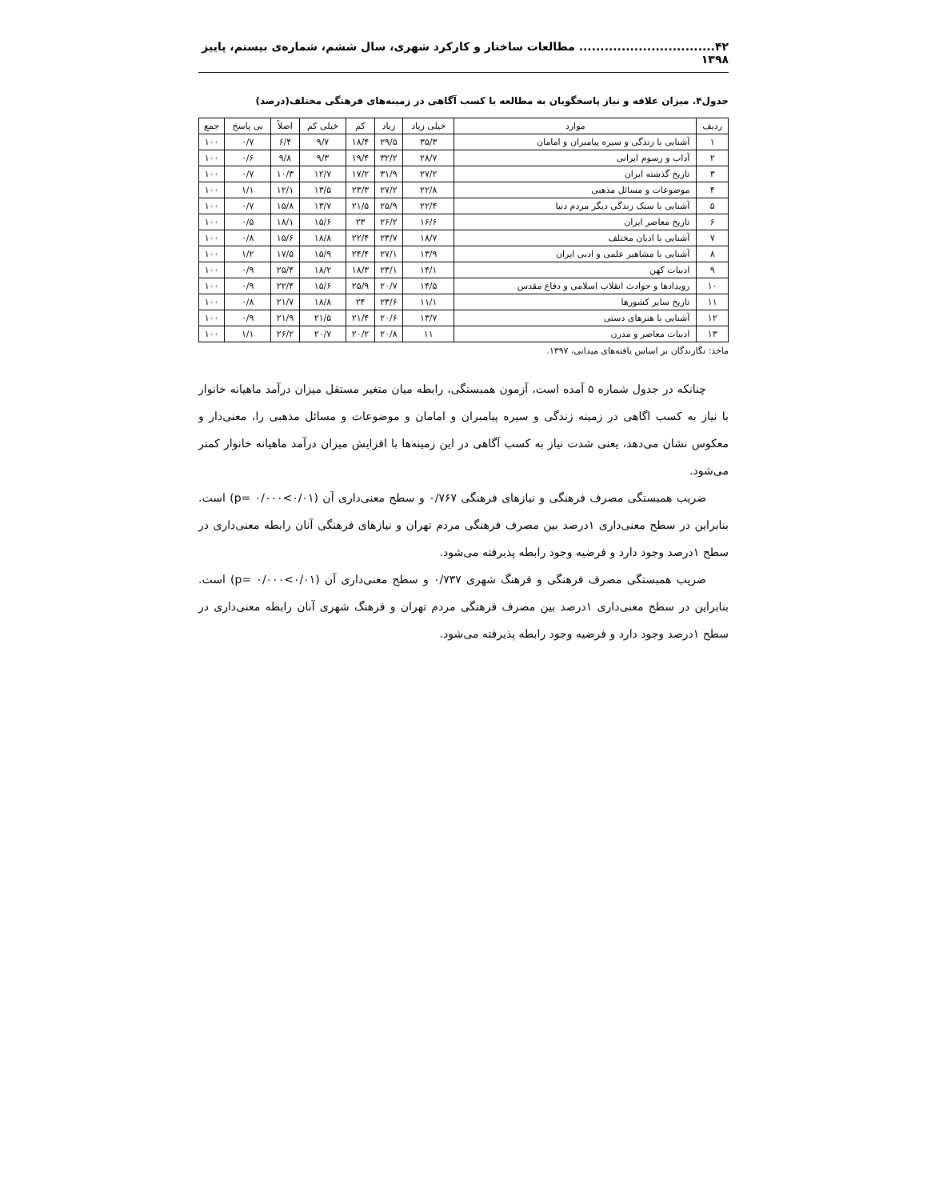۴۲................................ مطالعات ساختار و کارکرد شهری، سال ششم، شماره‌ی بیستم، پاییز ۱۳۹۸
جدول۴. میزان علاقه و نیاز پاسخگویان به مطالعه یا کسب آگاهی در زمینه‌های فرهنگی مختلف(درصد)
| ردیف | موارد | خیلی زیاد | زیاد | کم | خیلی کم | اصلاً | بی پاسخ | جمع |
| --- | --- | --- | --- | --- | --- | --- | --- | --- |
| ۱ | آشنایی با زندگی و سیره پیامبران و امامان | ۳۵/۳ | ۲۹/۵ | ۱۸/۴ | ۹/۷ | ۶/۴ | ۰/۷ | ۱۰۰ |
| ۲ | آداب و رسوم ایرانی | ۲۸/۷ | ۳۲/۲ | ۱۹/۴ | ۹/۳ | ۹/۸ | ۰/۶ | ۱۰۰ |
| ۳ | تاریخ گذشته ایران | ۲۷/۲ | ۳۱/۹ | ۱۷/۲ | ۱۲/۷ | ۱۰/۳ | ۰/۷ | ۱۰۰ |
| ۴ | موضوعات و مسائل مذهبی | ۲۲/۸ | ۲۷/۲ | ۲۳/۳ | ۱۳/۵ | ۱۲/۱ | ۱/۱ | ۱۰۰ |
| ۵ | آشنایی با سبک زندگی دیگر مردم دنیا | ۲۲/۴ | ۲۵/۹ | ۲۱/۵ | ۱۳/۷ | ۱۵/۸ | ۰/۷ | ۱۰۰ |
| ۶ | تاریخ معاصر ایران | ۱۶/۶ | ۲۶/۲ | ۲۳ | ۱۵/۶ | ۱۸/۱ | ۰/۵ | ۱۰۰ |
| ۷ | آشنایی با ادیان مختلف | ۱۸/۷ | ۲۳/۷ | ۲۲/۴ | ۱۸/۸ | ۱۵/۶ | ۰/۸ | ۱۰۰ |
| ۸ | آشنایی با مشاهیر علمی و ادبی ایران | ۱۳/۹ | ۲۷/۱ | ۲۴/۴ | ۱۵/۹ | ۱۷/۵ | ۱/۲ | ۱۰۰ |
| ۹ | ادبیات کهن | ۱۴/۱ | ۲۳/۱ | ۱۸/۳ | ۱۸/۲ | ۲۵/۴ | ۰/۹ | ۱۰۰ |
| ۱۰ | رویدادها و حوادث انقلاب اسلامی و دفاع مقدس | ۱۴/۵ | ۲۰/۷ | ۲۵/۹ | ۱۵/۶ | ۲۲/۴ | ۰/۹ | ۱۰۰ |
| ۱۱ | تاریخ سایر کشورها | ۱۱/۱ | ۲۳/۶ | ۲۴ | ۱۸/۸ | ۲۱/۷ | ۰/۸ | ۱۰۰ |
| ۱۲ | آشنایی با هنرهای دستی | ۱۳/۷ | ۲۰/۶ | ۲۱/۴ | ۲۱/۵ | ۲۱/۹ | ۰/۹ | ۱۰۰ |
| ۱۳ | ادبیات معاصر و مدرن | ۱۱ | ۲۰/۸ | ۲۰/۲ | ۲۰/۷ | ۲۶/۲ | ۱/۱ | ۱۰۰ |
ماخذ: نگارندگان بر اساس یافته‌های میدانی، ۱۳۹۷.
چنانکه در جدول شماره ۵ آمده است، آزمون همبستگی، رابطه میان متغیر مستقل میزان درآمد ماهیانه خانوار با نیاز به کسب اگاهی در زمینه زندگی و سیره پیامبران و امامان و موضوعات و مسائل مذهبی را، معنی‌دار و معکوس نشان می‌دهد، یعنی شدت نیاز به کسب آگاهی در این زمینه‌ها با افزایش میزان درآمد ماهیانه خانوار کمتر می‌شود.
ضریب همبستگی مصرف فرهنگی و نیازهای فرهنگی ۰/۷۶۷ و سطح معنی‌داری آن (p= ۰/۰۰۰<۰/۰۱) است. بنابراین در سطح معنی‌داری ۱درصد بین مصرف فرهنگی مردم تهران و نیازهای فرهنگی آنان رابطه معنی‌داری در سطح ۱درصد وجود دارد و فرضیه وجود رابطه پذیرفته می‌شود.
ضریب همبستگی مصرف فرهنگی و فرهنگ شهری ۰/۷۳۷ و سطح معنی‌داری آن (p= ۰/۰۰۰<۰/۰۱) است. بنابراین در سطح معنی‌داری ۱درصد بین مصرف فرهنگی مردم تهران و فرهنگ شهری آنان رابطه معنی‌داری در سطح ۱درصد وجود دارد و فرضیه وجود رابطه پذیرفته می‌شود.